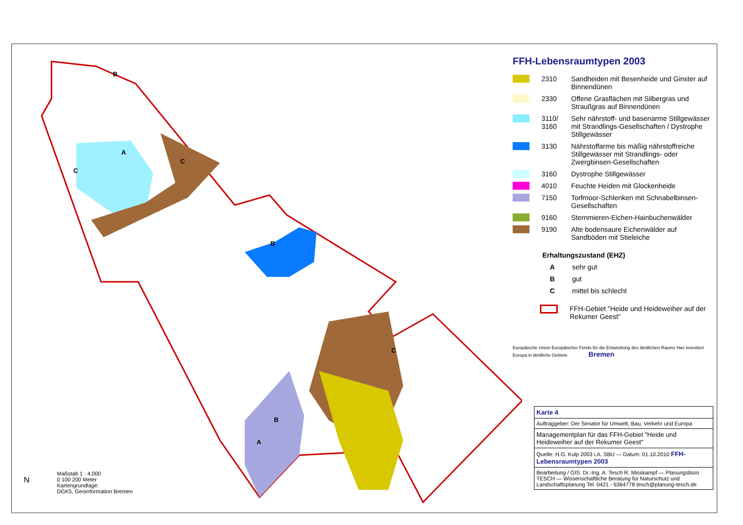B
A
C
C
B
C
B
A
FFH-Lebensraumtypen 2003
2310 Sandheiden mit Besenheide und Ginster auf Binnendünen
2330 Offene Grasflächen mit Silbergras und Straußgras auf Binnendünen
3110/ 3160 Sehr nährstoff- und basenarme Stillgewässer mit Strandlings-Gesellschaften / Dystrophe Stillgewässer
3130 Nährstoffarme bis mäßig nährstoffreiche Stillgewässer mit Strandlings- oder Zwergbinsen-Gesellschaften
3160 Dystrophe Stillgewässer
4010 Feuchte Heiden mit Glockenheide
7150 Torfmoor-Schlenken mit Schnabelbinsen-Gesellschaften
9160 Sternmieren-Eichen-Hainbuchenwälder
9190 Alte bodensaure Eichenwälder auf Sandböden mit Stieleiche
Erhaltungszustand (EHZ)
Asehr gut
Bgut
Cmittel bis schlecht
FFH-Gebiet "Heide und Heideweiher auf der Rekumer Geest"
Europäische Union Europäischer Fonds für die Entwicklung des ländlichen Raums Hier investiert Europa in ländliche Gebiete Bremen
Karte 4
Auftraggeber: Der Senator für Umwelt, Bau, Verkehr und Europa
Managementplan für das FFH-Gebiet "Heide und Heideweiher auf der Rekumer Geest"
Quelle: H.G. Kulp 2003 i.A. SBU — Datum: 01.10.2010 FFH-Lebensraumtypen 2003
Bearbeitung / GIS: Dr.-Ing. A. Tesch R. Misskampf — Planungsbüro TESCH — Wissenschaftliche Beratung für Naturschutz und Landschaftsplanung Tel. 0421 - 6364778 tesch@planung-tesch.de
Maßstab 1 : 4.000
0 100 200 Meter
Kartengrundlage:
DGK5, Geoinformation Bremen
N